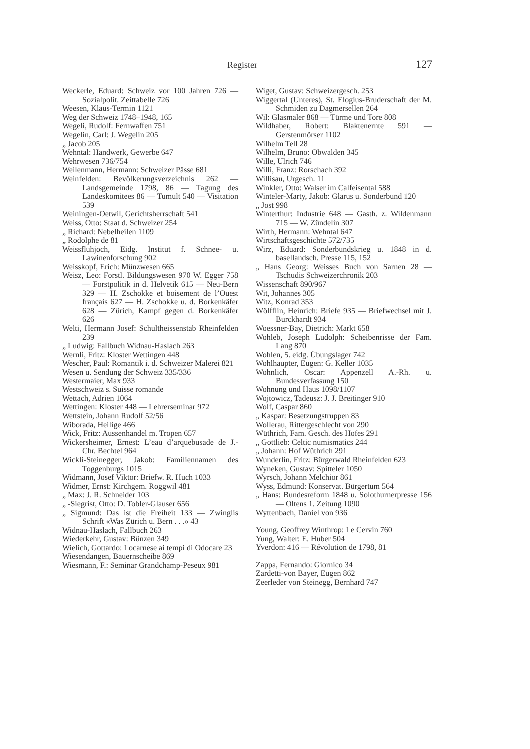Register 127
Weckerle, Eduard: Schweiz vor 100 Jahren 726 — Sozialpolit. Zeittabelle 726
Weesen, Klaus-Termin 1121
Weg der Schweiz 1748–1948, 165
Wegeli, Rudolf: Fernwaffen 751
Wegelin, Carl: J. Wegelin 205
„ Jacob 205
Wehntal: Handwerk, Gewerbe 647
Wehrwesen 736/754
Weilenmann, Hermann: Schweizer Pässe 681
Weinfelden: Bevölkerungsverzeichnis 262 — Landsgemeinde 1798, 86 — Tagung des Landeskomitees 86 — Tumult 540 — Visitation 539
Weiningen-Oetwil, Gerichtsherrschaft 541
Weiss, Otto: Staat d. Schweizer 254
„ Richard: Nebelheilen 1109
„ Rodolphe de 81
Weissfluhjoch, Eidg. Institut f. Schnee- u. Lawinenforschung 902
Weisskopf, Erich: Münzwesen 665
Weisz, Leo: Forstl. Bildungswesen 970 W. Egger 758 — Forstpolitik in d. Helvetik 615 — Neu-Bern 329 — H. Zschokke et boisement de l’Ouest français 627 — H. Zschokke u. d. Borkenkäfer 628 — Zürich, Kampf gegen d. Borkenkäfer 626
Welti, Hermann Josef: Schultheissenstab Rheinfelden 239
„ Ludwig: Fallbuch Widnau-Haslach 263
Wernli, Fritz: Kloster Wettingen 448
Wescher, Paul: Romantik i. d. Schweizer Malerei 821
Wesen u. Sendung der Schweiz 335/336
Westermaier, Max 933
Westschweiz s. Suisse romande
Wettach, Adrien 1064
Wettingen: Kloster 448 — Lehrerseminar 972
Wettstein, Johann Rudolf 52/56
Wiborada, Heilige 466
Wick, Fritz: Aussenhandel m. Tropen 657
Wickersheimer, Ernest: L’eau d’arquebusade de J.-Chr. Bechtel 964
Wickli-Steinegger, Jakob: Familiennamen des Toggenburgs 1015
Widmann, Josef Viktor: Briefw. R. Huch 1033
Widmer, Ernst: Kirchgem. Roggwil 481
„ Max: J. R. Schneider 103
„ -Siegrist, Otto: D. Tobler-Glauser 656
„ Sigmund: Das ist die Freiheit 133 — Zwinglis Schrift «Was Zürich u. Bern . . .» 43
Widnau-Haslach, Fallbuch 263
Wiederkehr, Gustav: Bünzen 349
Wielich, Gottardo: Locarnese ai tempi di Odocare 23
Wiesendangen, Bauernscheibe 869
Wiesmann, F.: Seminar Grandchamp-Peseux 981
Wiget, Gustav: Schweizergesch. 253
Wiggertal (Unteres), St. Elogius-Bruderschaft der M. Schmiden zu Dagmersellen 264
Wil: Glasmaler 868 — Türme und Tore 808
Wildhaber, Robert: Blaktenernte 591 — Gerstenmörser 1102
Wilhelm Tell 28
Wilhelm, Bruno: Obwalden 345
Wille, Ulrich 746
Willi, Franz: Rorschach 392
Willisau, Urgesch. 11
Winkler, Otto: Walser im Calfeisental 588
Winteler-Marty, Jakob: Glarus u. Sonderbund 120
„ Jost 998
Winterthur: Industrie 648 — Gasth. z. Wildenmann 715 — W. Zündelin 307
Wirth, Hermann: Wehntal 647
Wirtschaftsgeschichte 572/735
Wirz, Eduard: Sonderbundskrieg u. 1848 in d. basellandsch. Presse 115, 152
„ Hans Georg: Weisses Buch von Sarnen 28 — Tschudis Schweizerchronik 203
Wissenschaft 890/967
Wit, Johannes 305
Witz, Konrad 353
Wölfflin, Heinrich: Briefe 935 — Briefwechsel mit J. Burckhardt 934
Woessner-Bay, Dietrich: Markt 658
Wohleb, Joseph Ludolph: Scheibenrisse der Fam. Lang 870
Wohlen, 5. eidg. Übungslager 742
Wohlhaupter, Eugen: G. Keller 1035
Wohnlich, Oscar: Appenzell A.-Rh. u. Bundesverfassung 150
Wohnung und Haus 1098/1107
Wojtowicz, Tadeusz: J. J. Breitinger 910
Wolf, Caspar 860
„ Kaspar: Besetzungstruppen 83
Wollerau, Rittergeschlecht von 290
Wüthrich, Fam. Gesch. des Hofes 291
„ Gottlieb: Celtic numismatics 244
„ Johann: Hof Wüthrich 291
Wunderlin, Fritz: Bürgerwald Rheinfelden 623
Wyneken, Gustav: Spitteler 1050
Wyrsch, Johann Melchior 861
Wyss, Edmund: Konservat. Bürgertum 564
„ Hans: Bundesreform 1848 u. Solothurnerpresse 156 — Oltens 1. Zeitung 1090
Wyttenbach, Daniel von 936
Young, Geoffrey Winthrop: Le Cervin 760
Yung, Walter: E. Huber 504
Yverdon: 416 — Révolution de 1798, 81
Zappa, Fernando: Giornico 34
Zardetti-von Bayer, Eugen 862
Zeerleder von Steinegg, Bernhard 747